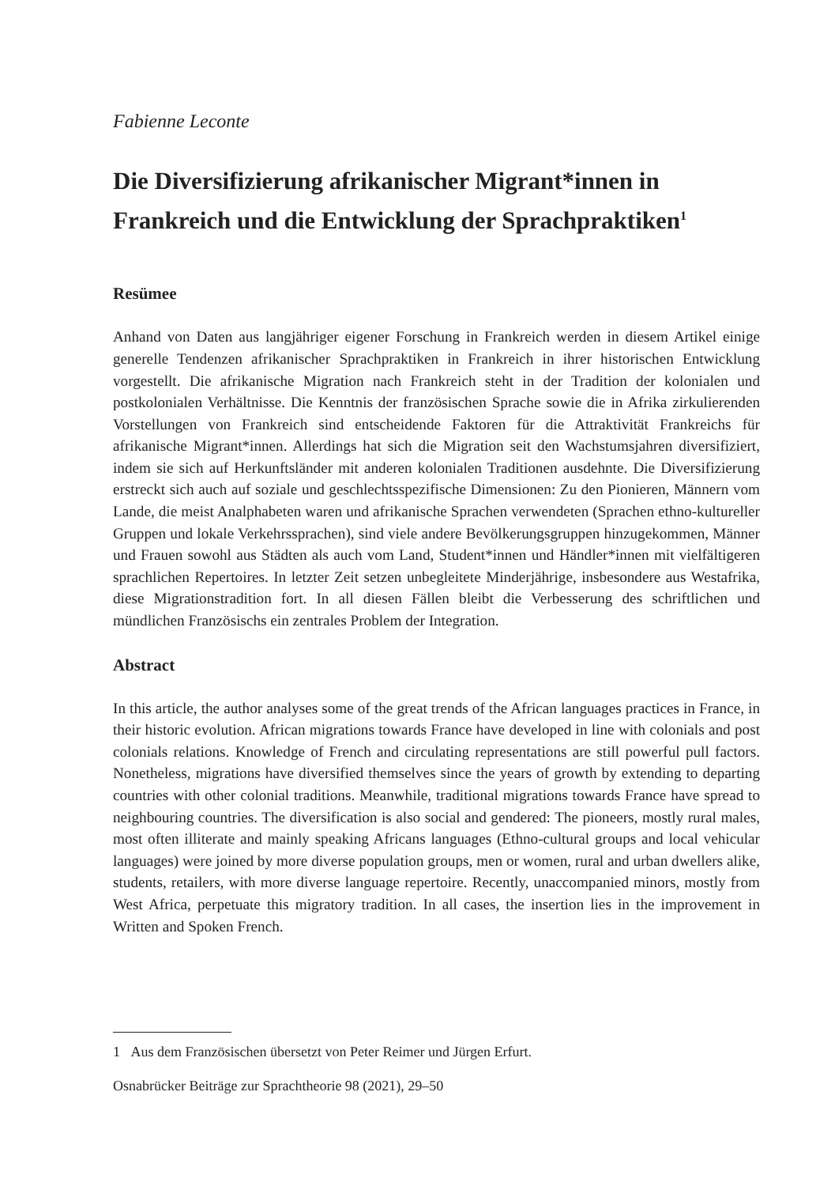Fabienne Leconte
Die Diversifizierung afrikanischer Migrant*innen in Frankreich und die Entwicklung der Sprachpraktiken<sup>1</sup>
Resümee
Anhand von Daten aus langjähriger eigener Forschung in Frankreich werden in diesem Artikel einige generelle Tendenzen afrikanischer Sprachpraktiken in Frankreich in ihrer historischen Entwicklung vorgestellt. Die afrikanische Migration nach Frankreich steht in der Tradition der kolonialen und postkolonialen Verhältnisse. Die Kenntnis der französischen Sprache sowie die in Afrika zirkulierenden Vorstellungen von Frankreich sind entscheidende Faktoren für die Attraktivität Frankreichs für afrikanische Migrant*innen. Allerdings hat sich die Migration seit den Wachstumsjahren diversifiziert, indem sie sich auf Herkunftsländer mit anderen kolonialen Traditionen ausdehnte. Die Diversifizierung erstreckt sich auch auf soziale und geschlechtsspezifische Dimensionen: Zu den Pionieren, Männern vom Lande, die meist Analphabeten waren und afrikanische Sprachen verwendeten (Sprachen ethno-kultureller Gruppen und lokale Verkehrssprachen), sind viele andere Bevölkerungsgruppen hinzugekommen, Männer und Frauen sowohl aus Städten als auch vom Land, Student*innen und Händler*innen mit vielfältigeren sprachlichen Repertoires. In letzter Zeit setzen unbegleitete Minderjährige, insbesondere aus Westafrika, diese Migrationstradition fort. In all diesen Fällen bleibt die Verbesserung des schriftlichen und mündlichen Französischs ein zentrales Problem der Integration.
Abstract
In this article, the author analyses some of the great trends of the African languages practices in France, in their historic evolution. African migrations towards France have developed in line with colonials and post colonials relations. Knowledge of French and circulating representations are still powerful pull factors. Nonetheless, migrations have diversified themselves since the years of growth by extending to departing countries with other colonial traditions. Meanwhile, traditional migrations towards France have spread to neighbouring countries. The diversification is also social and gendered: The pioneers, mostly rural males, most often illiterate and mainly speaking Africans languages (Ethno-cultural groups and local vehicular languages) were joined by more diverse population groups, men or women, rural and urban dwellers alike, students, retailers, with more diverse language repertoire. Recently, unaccompanied minors, mostly from West Africa, perpetuate this migratory tradition. In all cases, the insertion lies in the improvement in Written and Spoken French.
1 Aus dem Französischen übersetzt von Peter Reimer und Jürgen Erfurt.
Osnabrücker Beiträge zur Sprachtheorie 98 (2021), 29–50